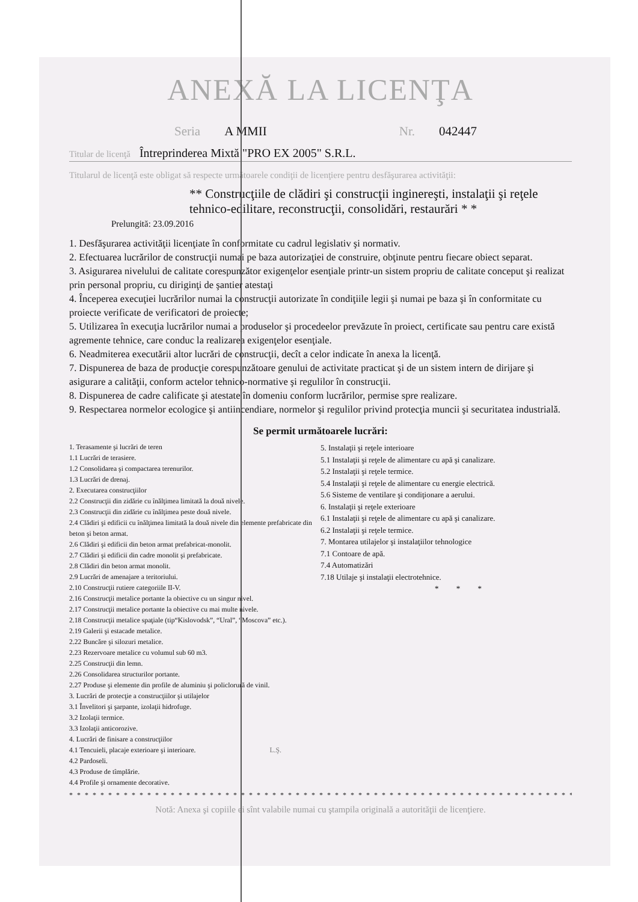ANEXĂ LA LICENŢA
Seria A MMII Nr. 042447
Titular de licenţă Întreprinderea Mixtă "PRO EX 2005" S.R.L.
Titularul de licenţă este obligat să respecte următoarele condiţii de licenţiere pentru desfăşurarea activităţii:
** Construcţiile de clădiri şi construcţii inginereşti, instalaţii şi reţele tehnico-edilitare, reconstrucţii, consolidări, restaurări * *
Prelungită: 23.09.2016
1. Desfăşurarea activităţii licenţiate în conformitate cu cadrul legislativ şi normativ.
2. Efectuarea lucrărilor de construcţii numai pe baza autorizaţiei de construire, obţinute pentru fiecare obiect separat.
3. Asigurarea nivelului de calitate corespunzător exigenţelor esenţiale printr-un sistem propriu de calitate conceput şi realizat prin personal propriu, cu diriginţi de şantier atestaţi
4. Începerea execuţiei lucrărilor numai la construcţii autorizate în condiţiile legii şi numai pe baza şi în conformitate cu proiecte verificate de verificatori de proiecte;
5. Utilizarea în execuţia lucrărilor numai a produselor şi procedeelor prevăzute în proiect, certificate sau pentru care există agremente tehnice, care conduc la realizarea exigenţelor esenţiale.
6. Neadmiterea executării altor lucrări de construcţii, decît a celor indicate în anexa la licenţă.
7. Dispunerea de baza de producţie corespunzătoare genului de activitate practicat şi de un sistem intern de dirijare şi asigurare a calităţii, conform actelor tehnico-normative şi regulilor în construcţii.
8. Dispunerea de cadre calificate şi atestate în domeniu conform lucrărilor, permise spre realizare.
9. Respectarea normelor ecologice şi antiincendiare, normelor şi regulilor privind protecţia muncii şi securitatea industrială.
Se permit următoarele lucrări:
1. Terasamente şi lucrări de teren
1.1 Lucrări de terasiere.
1.2 Consolidarea şi compactarea terenurilor.
1.3 Lucrări de drenaj.
2. Executarea construcţiilor
2.2 Construcţii din zidărie cu înălţimea limitată la două nivele.
2.3 Construcţii din zidărie cu înălţimea peste două nivele.
2.4 Clădiri şi edificii cu înălţimea limitată la două nivele din elemente prefabricate din beton şi beton armat.
2.6 Clădiri şi edificii din beton armat prefabricat-monolit.
2.7 Clădiri şi edificii din cadre monolit şi prefabricate.
2.8 Clădiri din beton armat monolit.
2.9 Lucrări de amenajare a teritoriului.
2.10 Construcţii rutiere categoriile II-V.
2.16 Construcţii metalice portante la obiective cu un singur nivel.
2.17 Construcţii metalice portante la obiective cu mai multe nivele.
2.18 Construcţii metalice spaţiale (tip“Kislovodsk”, “Ural”, “Moscova” etc.).
2.19 Galerii şi estacade metalice.
2.22 Buncăre şi silozuri metalice.
2.23 Rezervoare metalice cu volumul sub 60 m3.
2.25 Construcţii din lemn.
2.26 Consolidarea structurilor portante.
2.27 Produse şi elemente din profile de aluminiu şi policlorură de vinil.
3. Lucrări de protecţie a construcţiilor şi utilajelor
3.1 Învelitori şi şarpante, izolaţii hidrofuge.
3.2 Izolaţii termice.
3.3 Izolaţii anticorozive.
4. Lucrări de finisare a construcţiilor
4.1 Tencuieli, placaje exterioare şi interioare. L.Ş.
4.2 Pardoseli.
4.3 Produse de tîmplărie.
4.4 Profile şi ornamente decorative.
5. Instalaţii şi reţele interioare
5.1 Instalaţii şi reţele de alimentare cu apă şi canalizare.
5.2 Instalaţii şi reţele termice.
5.4 Instalaţii şi reţele de alimentare cu energie electrică.
5.6 Sisteme de ventilare şi condiţionare a aerului.
6. Instalaţii şi reţele exterioare
6.1 Instalaţii şi reţele de alimentare cu apă şi canalizare.
6.2 Instalaţii şi reţele termice.
7. Montarea utilajelor şi instalaţiilor tehnologice
7.1 Contoare de apă.
7.4 Automatizări
7.18 Utilaje şi instalaţii electrotehnice.
* * *
* * * * * * * * * * * * * * * * * * * * * * * * * * * * * * * * * * * * * * * * * * * * * * * * * * * * * * * * * * * * * * * * * * * * *
Notă: Anexa şi copiile ei sînt valabile numai cu ştampila originală a autorităţii de licenţiere.